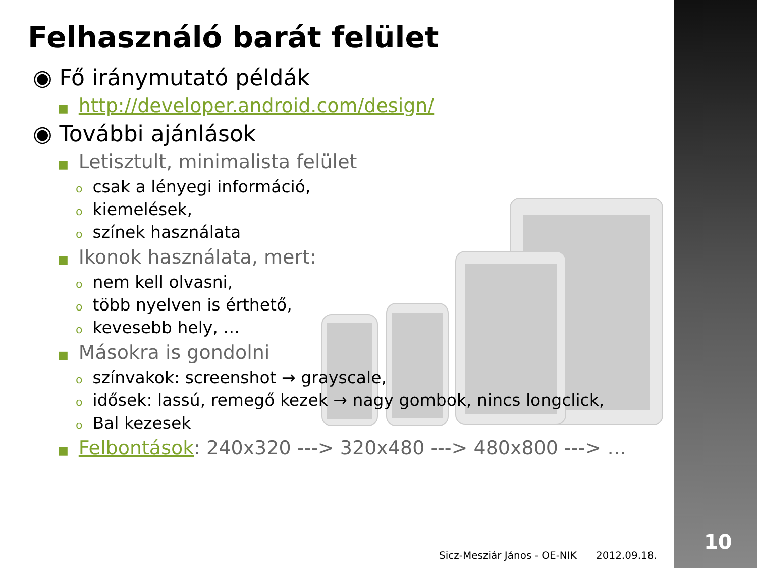Felhasználó barát felület
◉ Fő iránymutató példák
■ http://developer.android.com/design/
◉ További ajánlások
■ Letisztult, minimalista felület
ocsak a lényegi információ,
okiemelések,
oszínek használata
■ Ikonok használata, mert:
onem kell olvasni,
otöbb nyelven is érthető,
okevesebb hely, …
■ Másokra is gondolni
oszínvakok: screenshot → grayscale,
oidősek: lassú, remegő kezek → nagy gombok, nincs longclick,
o Bal kezesek
■ Felbontások: 240x320 ---> 320x480 ---> 480x800 ---> …
Sicz-Mesziár János - OE-NIK 2012.09.18.
10